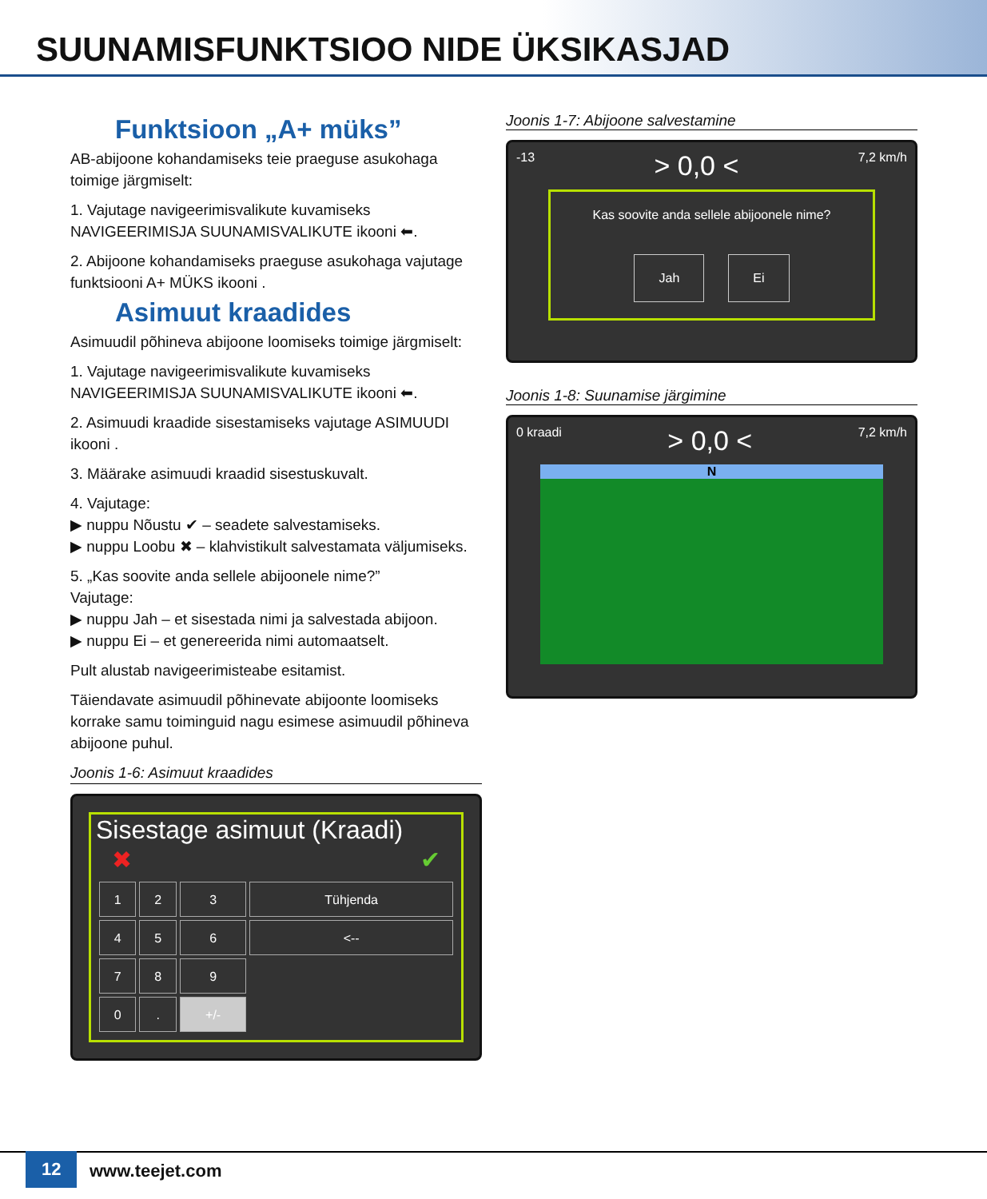SUUNAMISFUNKTSIOO NIDE ÜKSIKASJAD
Funktsioon „A+ müks”
AB-abijoone kohandamiseks teie praeguse asukohaga toimige järgmiselt:
1. Vajutage navigeerimisvalikute kuvamiseks NAVIGEERIMISJA SUUNAMISVALIKUTE ikooni ⬅.
2. Abijoone kohandamiseks praeguse asukohaga vajutage funktsiooni A+ MÜKS ikooni .
Asimuut kraadides
Asimuudil põhineva abijoone loomiseks toimige järgmiselt:
1. Vajutage navigeerimisvalikute kuvamiseks NAVIGEERIMISJA SUUNAMISVALIKUTE ikooni ⬅.
2. Asimuudi kraadide sisestamiseks vajutage ASIMUUDI ikooni .
3. Määrake asimuudi kraadid sisestuskuvalt.
4. Vajutage:
▶ nuppu Nõustu ✔ – seadete salvestamiseks.
▶ nuppu Loobu ✖ – klahvistikult salvestamata väljumiseks.
5. „Kas soovite anda sellele abijoonele nime?”
Vajutage:
▶ nuppu Jah – et sisestada nimi ja salvestada abijoon.
▶ nuppu Ei – et genereerida nimi automaatselt.
Pult alustab navigeerimisteabe esitamist.
Täiendavate asimuudil põhinevate abijoonte loomiseks korrake samu toiminguid nagu esimese asimuudil põhineva abijoone puhul.
Joonis 1-6: Asimuut kraadides
Sisestage asimuut (Kraadi)
✖ ✔
| 1 | 2 | 3 | Tühjenda |
| 4 | 5 | 6 | <-- |
| 7 | 8 | 9 | |
| 0 | . | +/- | |
Joonis 1-7: Abijoone salvestamine
-13 > 0,0 < 7,2 km/h
Kas soovite anda sellele abijoonele nime?
Jah Ei
Joonis 1-8: Suunamise järgimine
0 kraadi > 0,0 < 7,2 km/h
N
12 www.teejet.com